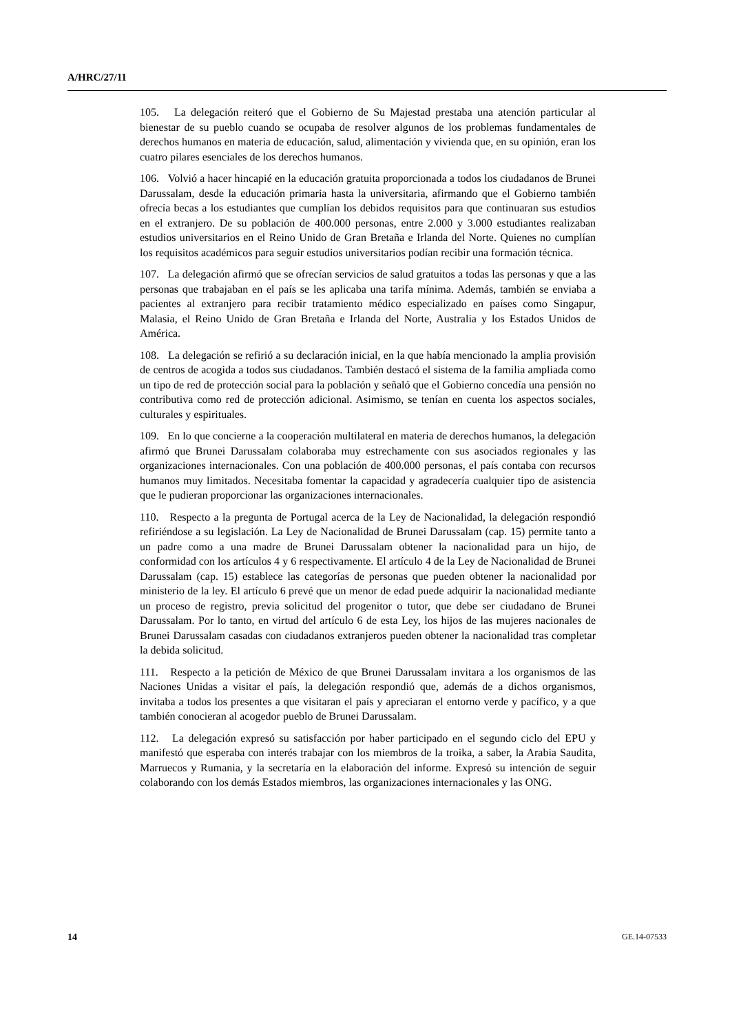A/HRC/27/11
105. La delegación reiteró que el Gobierno de Su Majestad prestaba una atención particular al bienestar de su pueblo cuando se ocupaba de resolver algunos de los problemas fundamentales de derechos humanos en materia de educación, salud, alimentación y vivienda que, en su opinión, eran los cuatro pilares esenciales de los derechos humanos.
106. Volvió a hacer hincapié en la educación gratuita proporcionada a todos los ciudadanos de Brunei Darussalam, desde la educación primaria hasta la universitaria, afirmando que el Gobierno también ofrecía becas a los estudiantes que cumplían los debidos requisitos para que continuaran sus estudios en el extranjero. De su población de 400.000 personas, entre 2.000 y 3.000 estudiantes realizaban estudios universitarios en el Reino Unido de Gran Bretaña e Irlanda del Norte. Quienes no cumplían los requisitos académicos para seguir estudios universitarios podían recibir una formación técnica.
107. La delegación afirmó que se ofrecían servicios de salud gratuitos a todas las personas y que a las personas que trabajaban en el país se les aplicaba una tarifa mínima. Además, también se enviaba a pacientes al extranjero para recibir tratamiento médico especializado en países como Singapur, Malasia, el Reino Unido de Gran Bretaña e Irlanda del Norte, Australia y los Estados Unidos de América.
108. La delegación se refirió a su declaración inicial, en la que había mencionado la amplia provisión de centros de acogida a todos sus ciudadanos. También destacó el sistema de la familia ampliada como un tipo de red de protección social para la población y señaló que el Gobierno concedía una pensión no contributiva como red de protección adicional. Asimismo, se tenían en cuenta los aspectos sociales, culturales y espirituales.
109. En lo que concierne a la cooperación multilateral en materia de derechos humanos, la delegación afirmó que Brunei Darussalam colaboraba muy estrechamente con sus asociados regionales y las organizaciones internacionales. Con una población de 400.000 personas, el país contaba con recursos humanos muy limitados. Necesitaba fomentar la capacidad y agradecería cualquier tipo de asistencia que le pudieran proporcionar las organizaciones internacionales.
110. Respecto a la pregunta de Portugal acerca de la Ley de Nacionalidad, la delegación respondió refiriéndose a su legislación. La Ley de Nacionalidad de Brunei Darussalam (cap. 15) permite tanto a un padre como a una madre de Brunei Darussalam obtener la nacionalidad para un hijo, de conformidad con los artículos 4 y 6 respectivamente. El artículo 4 de la Ley de Nacionalidad de Brunei Darussalam (cap. 15) establece las categorías de personas que pueden obtener la nacionalidad por ministerio de la ley. El artículo 6 prevé que un menor de edad puede adquirir la nacionalidad mediante un proceso de registro, previa solicitud del progenitor o tutor, que debe ser ciudadano de Brunei Darussalam. Por lo tanto, en virtud del artículo 6 de esta Ley, los hijos de las mujeres nacionales de Brunei Darussalam casadas con ciudadanos extranjeros pueden obtener la nacionalidad tras completar la debida solicitud.
111. Respecto a la petición de México de que Brunei Darussalam invitara a los organismos de las Naciones Unidas a visitar el país, la delegación respondió que, además de a dichos organismos, invitaba a todos los presentes a que visitaran el país y apreciaran el entorno verde y pacífico, y a que también conocieran al acogedor pueblo de Brunei Darussalam.
112. La delegación expresó su satisfacción por haber participado en el segundo ciclo del EPU y manifestó que esperaba con interés trabajar con los miembros de la troika, a saber, la Arabia Saudita, Marruecos y Rumania, y la secretaría en la elaboración del informe. Expresó su intención de seguir colaborando con los demás Estados miembros, las organizaciones internacionales y las ONG.
14 GE.14-07533